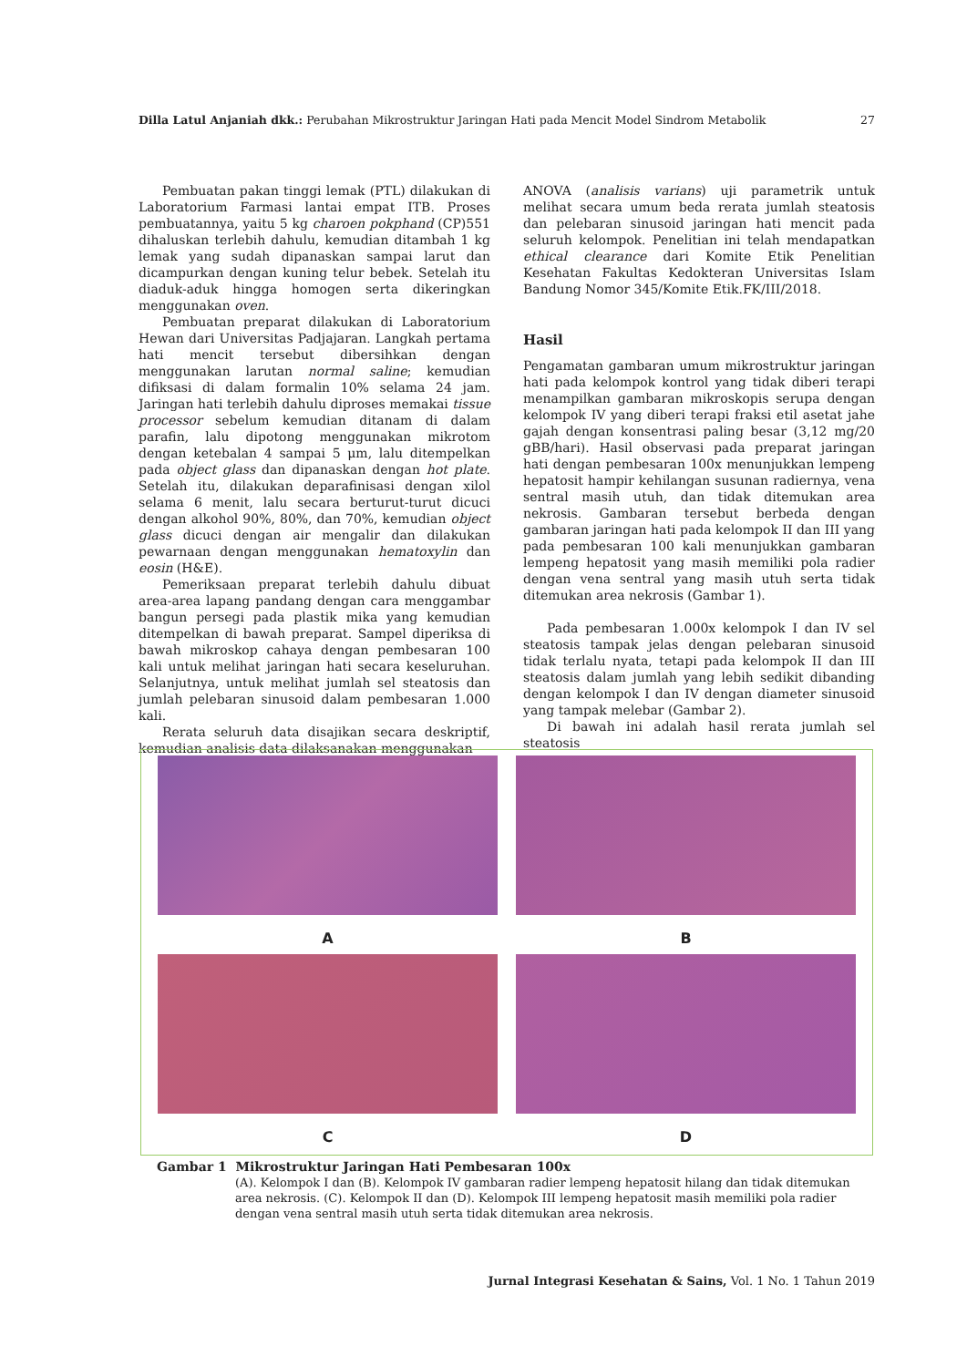Dilla Latul Anjaniah dkk.: Perubahan Mikrostruktur Jaringan Hati pada Mencit Model Sindrom Metabolik 27
Pembuatan pakan tinggi lemak (PTL) dilakukan di Laboratorium Farmasi lantai empat ITB. Proses pembuatannya, yaitu 5 kg charoen pokphand (CP)551 dihaluskan terlebih dahulu, kemudian ditambah 1 kg lemak yang sudah dipanaskan sampai larut dan dicampurkan dengan kuning telur bebek. Setelah itu diaduk-aduk hingga homogen serta dikeringkan menggunakan oven.
Pembuatan preparat dilakukan di Laboratorium Hewan dari Universitas Padjajaran. Langkah pertama hati mencit tersebut dibersihkan dengan menggunakan larutan normal saline; kemudian difiksasi di dalam formalin 10% selama 24 jam. Jaringan hati terlebih dahulu diproses memakai tissue processor sebelum kemudian ditanam di dalam parafin, lalu dipotong menggunakan mikrotom dengan ketebalan 4 sampai 5 μm, lalu ditempelkan pada object glass dan dipanaskan dengan hot plate. Setelah itu, dilakukan deparafinisasi dengan xilol selama 6 menit, lalu secara berturut-turut dicuci dengan alkohol 90%, 80%, dan 70%, kemudian object glass dicuci dengan air mengalir dan dilakukan pewarnaan dengan menggunakan hematoxylin dan eosin (H&E).
Pemeriksaan preparat terlebih dahulu dibuat area-area lapang pandang dengan cara menggambar bangun persegi pada plastik mika yang kemudian ditempelkan di bawah preparat. Sampel diperiksa di bawah mikroskop cahaya dengan pembesaran 100 kali untuk melihat jaringan hati secara keseluruhan. Selanjutnya, untuk melihat jumlah sel steatosis dan jumlah pelebaran sinusoid dalam pembesaran 1.000 kali.
Rerata seluruh data disajikan secara deskriptif, kemudian analisis data dilaksanakan menggunakan
ANOVA (analisis varians) uji parametrik untuk melihat secara umum beda rerata jumlah steatosis dan pelebaran sinusoid jaringan hati mencit pada seluruh kelompok. Penelitian ini telah mendapatkan ethical clearance dari Komite Etik Penelitian Kesehatan Fakultas Kedokteran Universitas Islam Bandung Nomor 345/Komite Etik.FK/III/2018.
Hasil
Pengamatan gambaran umum mikrostruktur jaringan hati pada kelompok kontrol yang tidak diberi terapi menampilkan gambaran mikroskopis serupa dengan kelompok IV yang diberi terapi fraksi etil asetat jahe gajah dengan konsentrasi paling besar (3,12 mg/20 gBB/hari). Hasil observasi pada preparat jaringan hati dengan pembesaran 100x menunjukkan lempeng hepatosit hampir kehilangan susunan radiernya, vena sentral masih utuh, dan tidak ditemukan area nekrosis. Gambaran tersebut berbeda dengan gambaran jaringan hati pada kelompok II dan III yang pada pembesaran 100 kali menunjukkan gambaran lempeng hepatosit yang masih memiliki pola radier dengan vena sentral yang masih utuh serta tidak ditemukan area nekrosis (Gambar 1).
Pada pembesaran 1.000x kelompok I dan IV sel steatosis tampak jelas dengan pelebaran sinusoid tidak terlalu nyata, tetapi pada kelompok II dan III steatosis dalam jumlah yang lebih sedikit dibanding dengan kelompok I dan IV dengan diameter sinusoid yang tampak melebar (Gambar 2).
Di bawah ini adalah hasil rerata jumlah sel steatosis
A
B
C
D
Gambar 1 Mikrostruktur Jaringan Hati Pembesaran 100x
(A). Kelompok I dan (B). Kelompok IV gambaran radier lempeng hepatosit hilang dan tidak ditemukan area nekrosis. (C). Kelompok II dan (D). Kelompok III lempeng hepatosit masih memiliki pola radier dengan vena sentral masih utuh serta tidak ditemukan area nekrosis.
Jurnal Integrasi Kesehatan & Sains, Vol. 1 No. 1 Tahun 2019